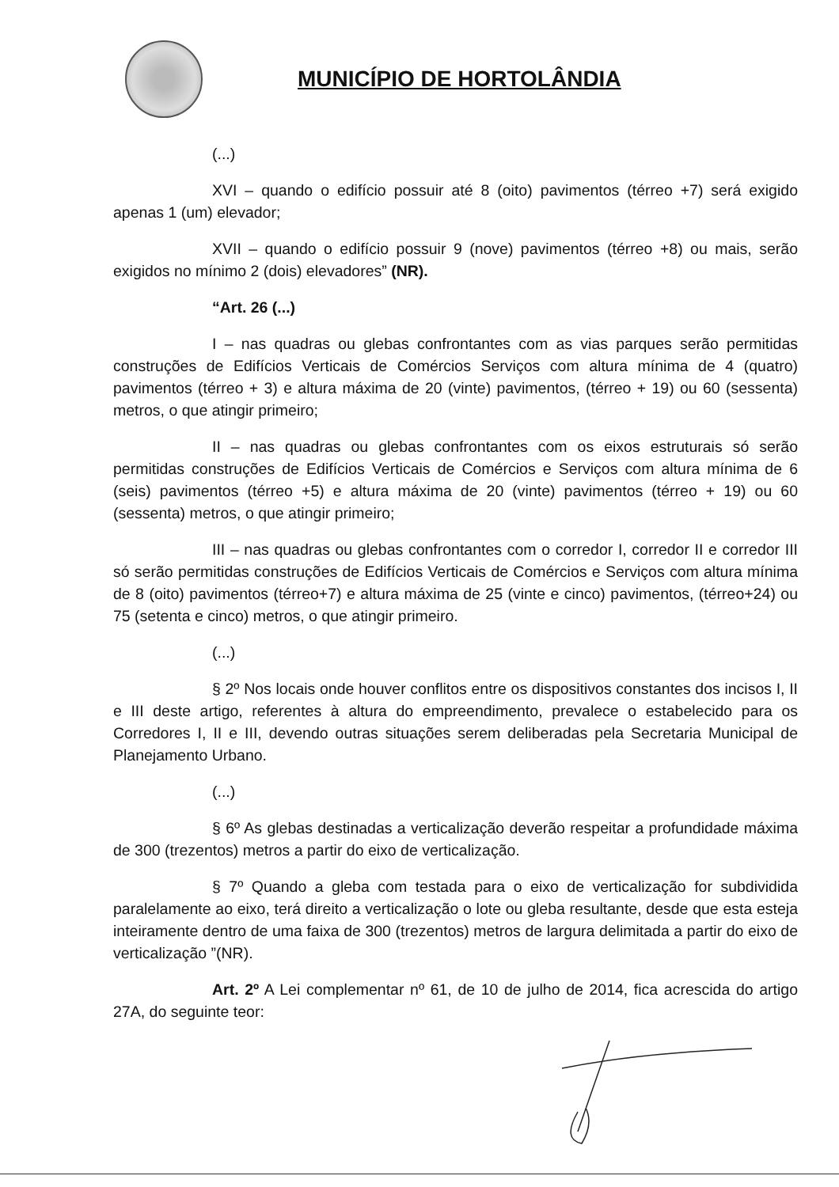MUNICÍPIO DE HORTOLÂNDIA
(...)
XVI – quando o edifício possuir até 8 (oito) pavimentos (térreo +7) será exigido apenas 1 (um) elevador;
XVII – quando o edifício possuir 9 (nove) pavimentos (térreo +8) ou mais, serão exigidos no mínimo 2 (dois) elevadores” (NR).
“Art. 26 (...)
I – nas quadras ou glebas confrontantes com as vias parques serão permitidas construções de Edifícios Verticais de Comércios Serviços com altura mínima de 4 (quatro) pavimentos (térreo + 3) e altura máxima de 20 (vinte) pavimentos, (térreo + 19) ou 60 (sessenta) metros, o que atingir primeiro;
II – nas quadras ou glebas confrontantes com os eixos estruturais só serão permitidas construções de Edifícios Verticais de Comércios e Serviços com altura mínima de 6 (seis) pavimentos (térreo +5) e altura máxima de 20 (vinte) pavimentos (térreo + 19) ou 60 (sessenta) metros, o que atingir primeiro;
III – nas quadras ou glebas confrontantes com o corredor I, corredor II e corredor III só serão permitidas construções de Edifícios Verticais de Comércios e Serviços com altura mínima de 8 (oito) pavimentos (térreo+7) e altura máxima de 25 (vinte e cinco) pavimentos, (térreo+24) ou 75 (setenta e cinco) metros, o que atingir primeiro.
(...)
§ 2º Nos locais onde houver conflitos entre os dispositivos constantes dos incisos I, II e III deste artigo, referentes à altura do empreendimento, prevalece o estabelecido para os Corredores I, II e III, devendo outras situações serem deliberadas pela Secretaria Municipal de Planejamento Urbano.
(...)
§ 6º As glebas destinadas a verticalização deverão respeitar a profundidade máxima de 300 (trezentos) metros a partir do eixo de verticalização.
§ 7º Quando a gleba com testada para o eixo de verticalização for subdividida paralelamente ao eixo, terá direito a verticalização o lote ou gleba resultante, desde que esta esteja inteiramente dentro de uma faixa de 300 (trezentos) metros de largura delimitada a partir do eixo de verticalização ”(NR).
Art. 2º A Lei complementar nº 61, de 10 de julho de 2014, fica acrescida do artigo 27A, do seguinte teor: